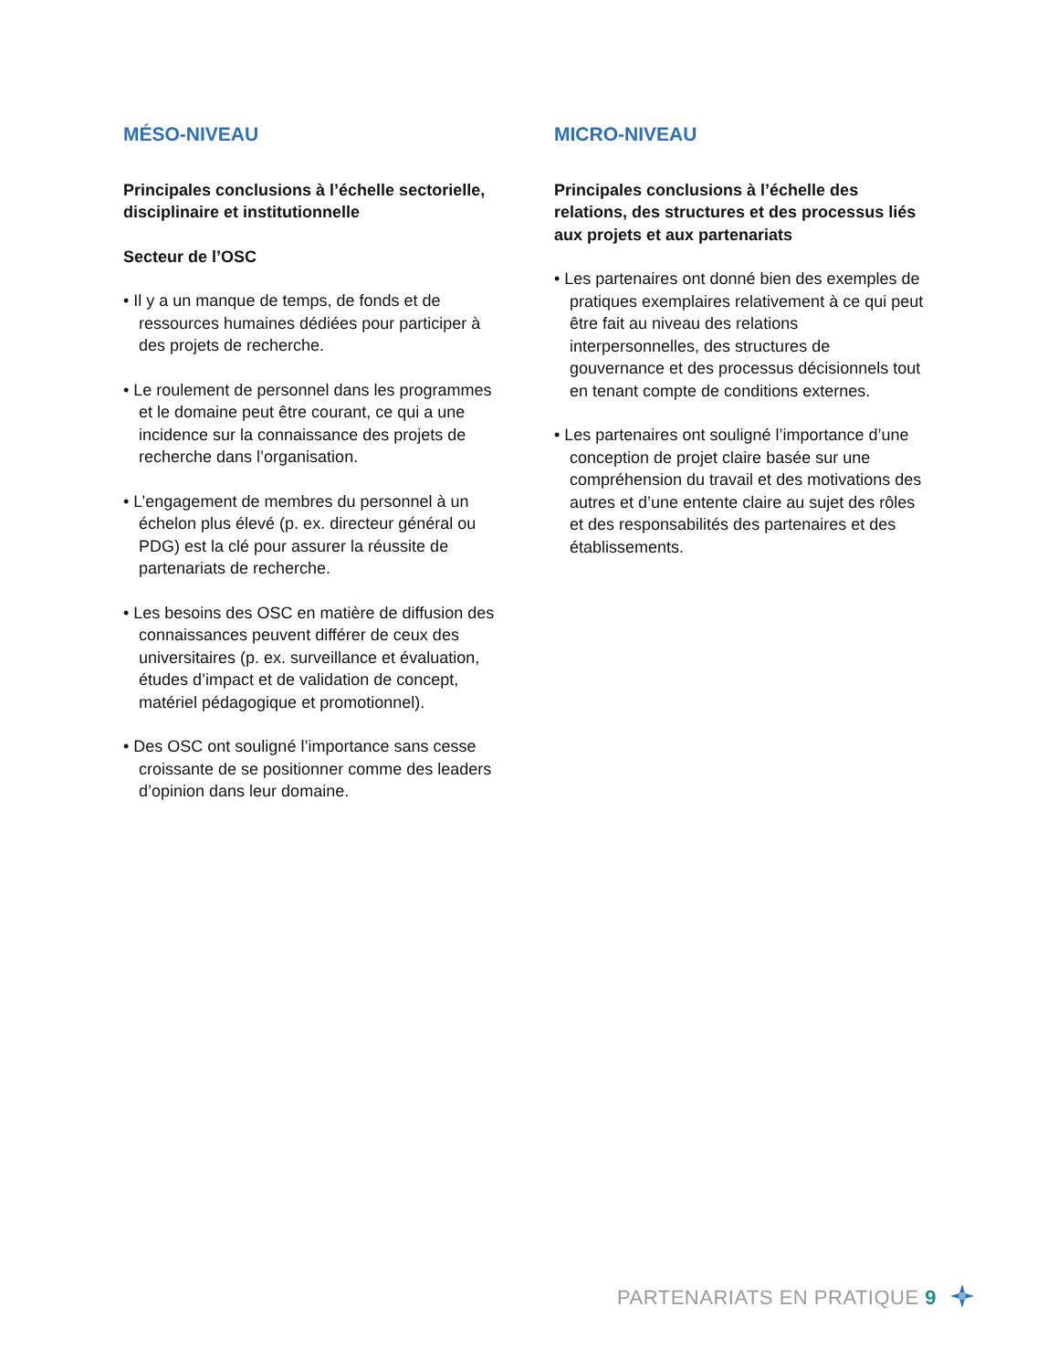MÉSO-NIVEAU
Principales conclusions à l’échelle sectorielle, disciplinaire et institutionnelle
Secteur de l’OSC
• Il y a un manque de temps, de fonds et de ressources humaines dédiées pour participer à des projets de recherche.
• Le roulement de personnel dans les programmes et le domaine peut être courant, ce qui a une incidence sur la connaissance des projets de recherche dans l’organisation.
• L’engagement de membres du personnel à un échelon plus élevé (p. ex. directeur général ou PDG) est la clé pour assurer la réussite de partenariats de recherche.
• Les besoins des OSC en matière de diffusion des connaissances peuvent différer de ceux des universitaires (p. ex. surveillance et évaluation, études d’impact et de validation de concept, matériel pédagogique et promotionnel).
• Des OSC ont souligné l’importance sans cesse croissante de se positionner comme des leaders d’opinion dans leur domaine.
MICRO-NIVEAU
Principales conclusions à l’échelle des relations, des structures et des processus liés aux projets et aux partenariats
• Les partenaires ont donné bien des exemples de pratiques exemplaires relativement à ce qui peut être fait au niveau des relations interpersonnelles, des structures de gouvernance et des processus décisionnels tout en tenant compte de conditions externes.
• Les partenaires ont souligné l’importance d’une conception de projet claire basée sur une compréhension du travail et des motivations des autres et d’une entente claire au sujet des rôles et des responsabilités des partenaires et des établissements.
PARTENARIATS EN PRATIQUE 9